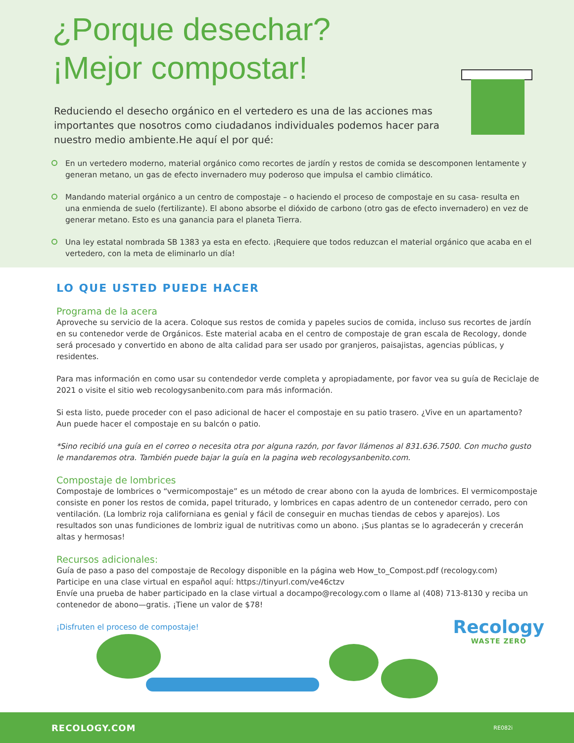¿Porque desechar?
¡Mejor compostar!
Reduciendo el desecho orgánico en el vertedero es una de las acciones mas importantes que nosotros como ciudadanos individuales podemos hacer para nuestro medio ambiente.He aquí el por qué:
En un vertedero moderno, material orgánico como recortes de jardín y restos de comida se descomponen lentamente y generan metano, un gas de efecto invernadero muy poderoso que impulsa el cambio climático.
Mandando material orgánico a un centro de compostaje – o haciendo el proceso de compostaje en su casa- resulta en una enmienda de suelo (fertilizante). El abono absorbe el dióxido de carbono (otro gas de efecto invernadero) en vez de generar metano. Esto es una ganancia para el planeta Tierra.
Una ley estatal nombrada SB 1383 ya esta en efecto. ¡Requiere que todos reduzcan el material orgánico que acaba en el vertedero, con la meta de eliminarlo un día!
LO QUE USTED PUEDE HACER
Programa de la acera
Aproveche su servicio de la acera. Coloque sus restos de comida y papeles sucios de comida, incluso sus recortes de jardín en su contenedor verde de Orgánicos. Este material acaba en el centro de compostaje de gran escala de Recology, donde será procesado y convertido en abono de alta calidad para ser usado por granjeros, paisajistas, agencias públicas, y residentes.
Para mas información en como usar su contendedor verde completa y apropiadamente, por favor vea su guía de Reciclaje de 2021 o visite el sitio web recologysanbenito.com para más información.
Si esta listo, puede proceder con el paso adicional de hacer el compostaje en su patio trasero. ¿Vive en un apartamento? Aun puede hacer el compostaje en su balcón o patio.
*Sino recibió una guía en el correo o necesita otra por alguna razón, por favor llámenos al 831.636.7500. Con mucho gusto le mandaremos otra. También puede bajar la guía en la pagina web recologysanbenito.com.
Compostaje de lombrices
Compostaje de lombrices o “vermicompostaje” es un método de crear abono con la ayuda de lombrices. El vermicompostaje consiste en poner los restos de comida, papel triturado, y lombrices en capas adentro de un contenedor cerrado, pero con ventilación. (La lombriz roja californiana es genial y fácil de conseguir en muchas tiendas de cebos y aparejos). Los resultados son unas fundiciones de lombriz igual de nutritivas como un abono. ¡Sus plantas se lo agradecerán y crecerán altas y hermosas!
Recursos adicionales:
Guía de paso a paso del compostaje de Recology disponible en la página web How_to_Compost.pdf (recology.com)
Participe en una clase virtual en español aquí: https://tinyurl.com/ve46ctzv
Envíe una prueba de haber participado en la clase virtual a docampo@recology.com o llame al (408) 713-8130 y reciba un contenedor de abono—gratis. ¡Tiene un valor de $78!
¡Disfruten el proceso de compostaje!
Recology
WASTE ZERO
RECOLOGY.COM RE082i